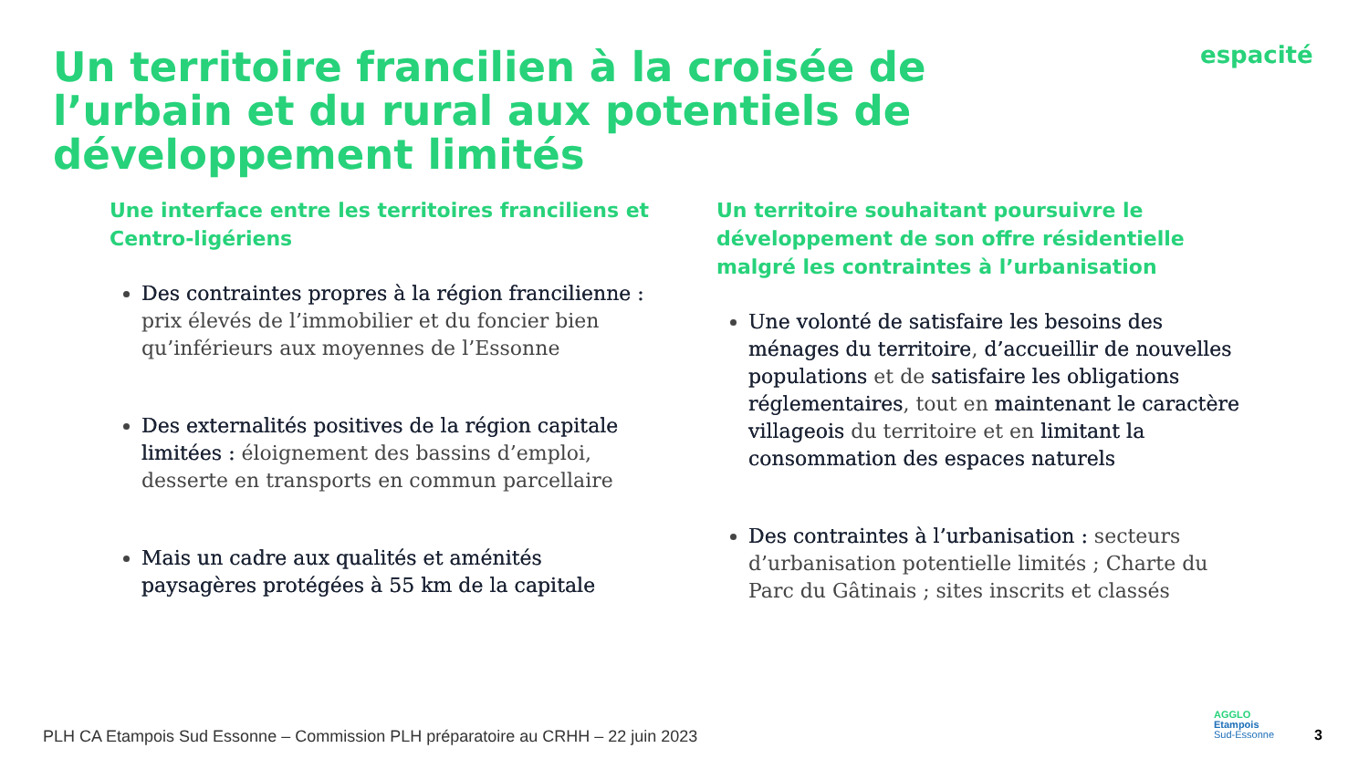Un territoire francilien à la croisée de l’urbain et du rural aux potentiels de développement limités
espacité
Une interface entre les territoires franciliens et Centro-ligériens
Des contraintes propres à la région francilienne : prix élevés de l’immobilier et du foncier bien qu’inférieurs aux moyennes de l’Essonne
Des externalités positives de la région capitale limitées : éloignement des bassins d’emploi, desserte en transports en commun parcellaire
Mais un cadre aux qualités et aménités paysagères protégées à 55 km de la capitale
Un territoire souhaitant poursuivre le développement de son offre résidentielle malgré les contraintes à l’urbanisation
Une volonté de satisfaire les besoins des ménages du territoire, d’accueillir de nouvelles populations et de satisfaire les obligations réglementaires, tout en maintenant le caractère villageois du territoire et en limitant la consommation des espaces naturels
Des contraintes à l’urbanisation : secteurs d’urbanisation potentielle limités ; Charte du Parc du Gâtinais ; sites inscrits et classés
PLH CA Etampois Sud Essonne – Commission PLH préparatoire au CRHH – 22 juin 2023
AGGLO
Etampois
Sud-Essonne
3